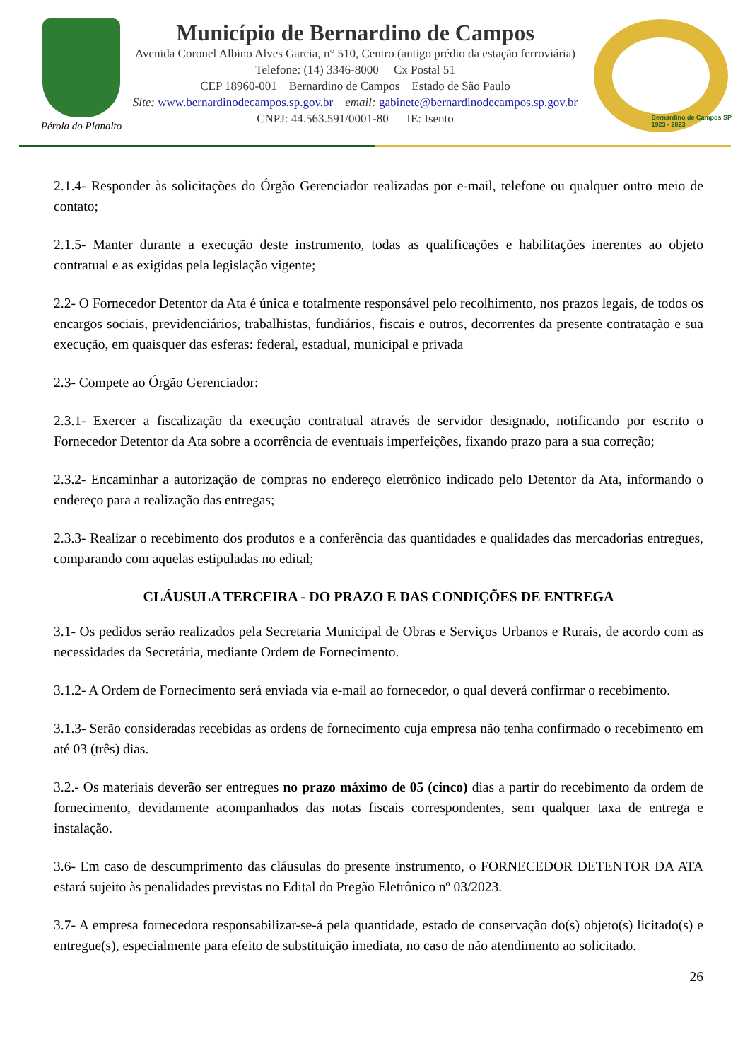Pérola do Planalto
Município de Bernardino de Campos
Avenida Coronel Albino Alves Garcia, n° 510, Centro (antigo prédio da estação ferroviária)
Telefone: (14) 3346-8000 Cx Postal 51
CEP 18960-001 Bernardino de Campos Estado de São Paulo
Site: www.bernardinodecampos.sp.gov.br email: gabinete@bernardinodecampos.sp.gov.br
CNPJ: 44.563.591/0001-80 IE: Isento
Bernardino de Campos SP
1923 - 2023
2.1.4- Responder às solicitações do Órgão Gerenciador realizadas por e-mail, telefone ou qualquer outro meio de contato;
2.1.5- Manter durante a execução deste instrumento, todas as qualificações e habilitações inerentes ao objeto contratual e as exigidas pela legislação vigente;
2.2- O Fornecedor Detentor da Ata é única e totalmente responsável pelo recolhimento, nos prazos legais, de todos os encargos sociais, previdenciários, trabalhistas, fundiários, fiscais e outros, decorrentes da presente contratação e sua execução, em quaisquer das esferas: federal, estadual, municipal e privada
2.3- Compete ao Órgão Gerenciador:
2.3.1- Exercer a fiscalização da execução contratual através de servidor designado, notificando por escrito o Fornecedor Detentor da Ata sobre a ocorrência de eventuais imperfeições, fixando prazo para a sua correção;
2.3.2- Encaminhar a autorização de compras no endereço eletrônico indicado pelo Detentor da Ata, informando o endereço para a realização das entregas;
2.3.3- Realizar o recebimento dos produtos e a conferência das quantidades e qualidades das mercadorias entregues, comparando com aquelas estipuladas no edital;
CLÁUSULA TERCEIRA - DO PRAZO E DAS CONDIÇÕES DE ENTREGA
3.1- Os pedidos serão realizados pela Secretaria Municipal de Obras e Serviços Urbanos e Rurais, de acordo com as necessidades da Secretária, mediante Ordem de Fornecimento.
3.1.2- A Ordem de Fornecimento será enviada via e-mail ao fornecedor, o qual deverá confirmar o recebimento.
3.1.3- Serão consideradas recebidas as ordens de fornecimento cuja empresa não tenha confirmado o recebimento em até 03 (três) dias.
3.2.- Os materiais deverão ser entregues no prazo máximo de 05 (cinco) dias a partir do recebimento da ordem de fornecimento, devidamente acompanhados das notas fiscais correspondentes, sem qualquer taxa de entrega e instalação.
3.6- Em caso de descumprimento das cláusulas do presente instrumento, o FORNECEDOR DETENTOR DA ATA estará sujeito às penalidades previstas no Edital do Pregão Eletrônico nº 03/2023.
3.7- A empresa fornecedora responsabilizar-se-á pela quantidade, estado de conservação do(s) objeto(s) licitado(s) e entregue(s), especialmente para efeito de substituição imediata, no caso de não atendimento ao solicitado.
26